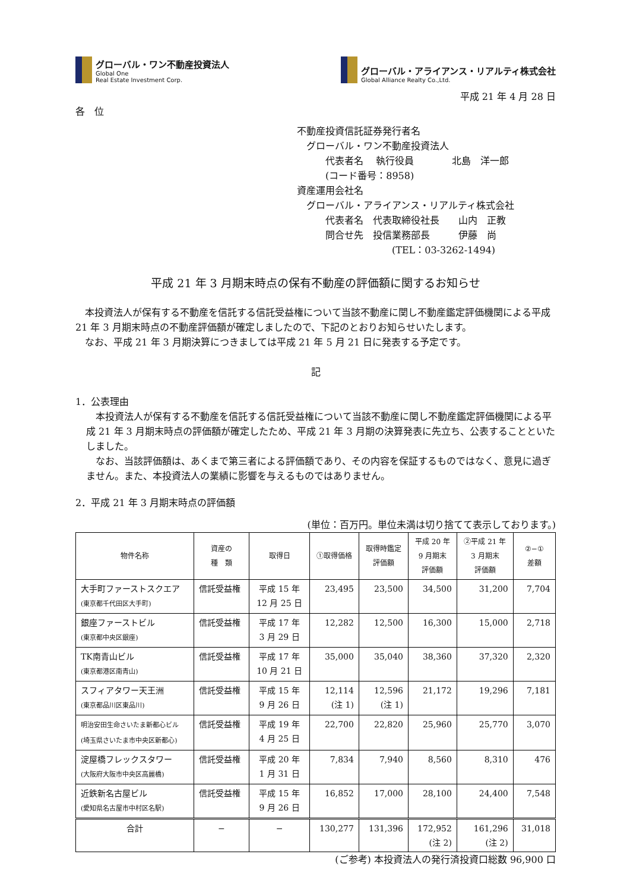グローバル・ワン不動産投資法人
Global One
Real Estate Investment Corp.
グローバル・アライアンス・リアルティ株式会社
Global Alliance Realty Co.,Ltd.
平成 21 年 4 月 28 日
各　位
不動産投資信託証券発行者名
　グローバル・ワン不動産投資法人
　　　代表者名　 執行役員　　　　北島　洋一郎
　　　(コード番号：8958)
資産運用会社名
　グローバル・アライアンス・リアルティ株式会社
　　　代表者名　代表取締役社長　　山内　正教
　　　問合せ先　投信業務部長　　　伊藤　尚
　　　　　　　　　　(TEL：03-3262-1494)
平成 21 年 3 月期末時点の保有不動産の評価額に関するお知らせ
　本投資法人が保有する不動産を信託する信託受益権について当該不動産に関し不動産鑑定評価機関による平成 21 年 3 月期末時点の不動産評価額が確定しましたので、下記のとおりお知らせいたします。
　なお、平成 21 年 3 月期決算につきましては平成 21 年 5 月 21 日に発表する予定です。
記
1．公表理由
　本投資法人が保有する不動産を信託する信託受益権について当該不動産に関し不動産鑑定評価機関による平成 21 年 3 月期末時点の評価額が確定したため、平成 21 年 3 月期の決算発表に先立ち、公表することといたしました。
　なお、当該評価額は、あくまで第三者による評価額であり、その内容を保証するものではなく、意見に過ぎません。また、本投資法人の業績に影響を与えるものではありません。
2．平成 21 年 3 月期末時点の評価額
(単位：百万円。単位未満は切り捨てて表示しております。)
| 物件名称 | 資産の 種 類 | 取得日 | ①取得価格 | 取得時鑑定 評価額 | 平成 20 年 9 月期末 評価額 | ②平成 21 年 3 月期末 評価額 | ②−① 差額 |
| --- | --- | --- | --- | --- | --- | --- | --- |
| 大手町ファーストスクエア (東京都千代田区大手町) | 信託受益権 | 平成 15 年 12 月 25 日 | 23,495 | 23,500 | 34,500 | 31,200 | 7,704 |
| 銀座ファーストビル (東京都中央区銀座) | 信託受益権 | 平成 17 年 3 月 29 日 | 12,282 | 12,500 | 16,300 | 15,000 | 2,718 |
| TK南青山ビル (東京都港区南青山) | 信託受益権 | 平成 17 年 10 月 21 日 | 35,000 | 35,040 | 38,360 | 37,320 | 2,320 |
| スフィアタワー天王洲 (東京都品川区東品川) | 信託受益権 | 平成 15 年 9 月 26 日 | 12,114 (注 1) | 12,596 (注 1) | 21,172 | 19,296 | 7,181 |
| 明治安田生命さいたま新都心ビル (埼玉県さいたま市中央区新都心) | 信託受益権 | 平成 19 年 4 月 25 日 | 22,700 | 22,820 | 25,960 | 25,770 | 3,070 |
| 淀屋橋フレックスタワー (大阪府大阪市中央区高麗橋) | 信託受益権 | 平成 20 年 1 月 31 日 | 7,834 | 7,940 | 8,560 | 8,310 | 476 |
| 近鉄新名古屋ビル (愛知県名古屋市中村区名駅) | 信託受益権 | 平成 15 年 9 月 26 日 | 16,852 | 17,000 | 28,100 | 24,400 | 7,548 |
| 合計 | − | − | 130,277 | 131,396 | 172,952 (注 2) | 161,296 (注 2) | 31,018 |
(ご参考) 本投資法人の発行済投資口総数 96,900 口